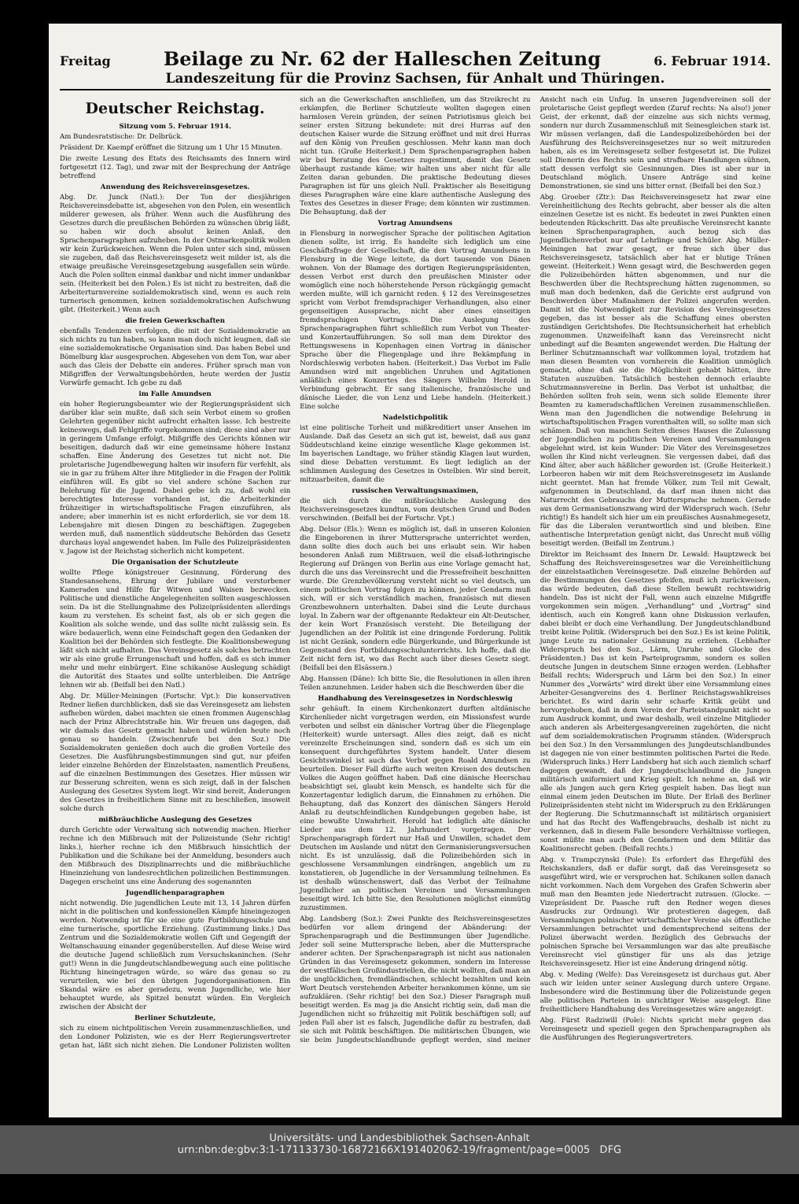Freitag Beilage zu Nr. 62 der Halleschen Zeitung 6. Februar 1914.
Landeszeitung für die Provinz Sachsen, für Anhalt und Thüringen.
Deutscher Reichstag.
Sitzung vom 5. Februar 1914.
Am Bundesratstische: Dr. Delbrück.
Präsident Dr. Kaempf eröffnet die Sitzung um 1 Uhr 15 Minuten.
Die zweite Lesung des Etats des Reichsamts des Innern wird fortgesetzt (12. Tag), und zwar mit der Besprechung der Anträge betreffend
Anwendung des Reichsvereinsgesetzes.
Abg. Dr. Junck (Natl.): Der Ton der diesjährigen Reichsvereinsdebatte ist, abgesehen von den Polen, ein wesentlich milderer gewesen, als früher. Wenn auch die Ausführung des Gesetzes durch die preußischen Behörden zu wünschen übrig läßt, so haben wir doch absolut keinen Anlaß, den Sprachenparagraphen aufzuheben. In der Ostmarkenpolitik wollen wir kein Zurückweichen. Wenn die Polen unter sich sind, müssen sie zugeben, daß das Reichsvereinsgesetz weit milder ist, als die etwaige preußische Vereinsgesetzgebung ausgefallen sein würde. Auch die Polen sollten einmal dankbar und nicht immer undankbar sein. (Heiterkeit bei den Polen.) Es ist nicht zu bestreiten, daß die Arbeiterturnvereine sozialdemokratisch sind, wenn es auch rein turnerisch genommen, keinen sozialdemokratischen Aufschwung gibt. (Heiterkeit.) Wenn auch
die freien Gewerkschaften
ebenfalls Tendenzen verfolgen, die mit der Sozialdemokratie an sich nichts zu tun haben, so kann man doch nicht leugnen, daß sie eine sozialdemokratische Organisation sind. Das haben Bebel und Bömelburg klar ausgesprochen. Abgesehen von dem Ton, war aber auch das Gleis der Debatte ein anderes. Früher sprach man von Mißgriffen der Verwaltungsbehörden, heute werden der Justiz Vorwürfe gemacht. Ich gebe zu daß
im Falle Amundsen
ein hoher Regierungsbeamter wie der Regierungspräsident sich darüber klar sein mußte, daß sich sein Verbot einem so großen Gelehrten gegenüber nicht aufrecht erhalten lasse. Ich bestreite keineswegs, daß Fehlgriffe vorgekommen sind; diese sind aber nur in geringem Umfange erfolgt. Mißgriffe des Gerichts können wir beseitigen, dadurch daß wir eine gemeinsame höhere Instanz schaffen. Eine Änderung des Gesetzes tut nicht not. Die proletarische Jugendbewegung halten wir insofern für verfehlt, als sie in gar zu frühem Alter ihre Mitglieder in die Fragen der Politik einführen will. Es gibt so viel andere schöne Sachen zur Belehrung für die Jugend. Dabei gebe ich zu, daß wohl ein berechtigtes Interesse vorhanden ist, die Arbeiterkinder frühzeitiger in wirtschaftspolitische Fragen einzuführen, als andere; aber immerhin ist es nicht erforderlich, sie vor dem 18. Lebensjahre mit diesen Dingen zu beschäftigen. Zugegeben werden muß, daß namentlich süddeutsche Behörden das Gesetz durchaus loyal angewendet haben. Im Falle des Polizeipräsidenten v. Jagow ist der Reichstag sicherlich nicht kompetent.
Die Organisation der Schutzleute
wollte Pflege königstreuer Gesinnung, Förderung des Standesansehens, Ehrung der Jubilare und verstorbener Kameraden und Hilfe für Witwen und Waisen bezwecken. Politische und dienstliche Angelegenheiten sollten ausgeschlossen sein. Da ist die Stellungnahme des Polizeipräsidenten allerdings kaum zu verstehen. Es scheint fast, als ob er sich gegen die Koalition als solche wende, und das sollte nicht zulässig sein. Es wäre bedauerlich, wenn eine Feindschaft gegen den Gedanken der Koalition bei der Behörden sich festlegte. Die Koalitionsbewegung läßt sich nicht aufhalten. Das Vereinsgesetz als solches betrachten wir als eine große Errungenschaft und hoffen, daß es sich immer mehr und mehr einbürgert. Eine schikanöse Auslegung schädigt die Autorität des Staates und sollte unterbleiben. Die Anträge lehnen wir ab. (Beifall bei den Natl.)
Abg. Dr. Müller-Meiningen (Fortschr. Vpt.): Die konservativen Redner ließen durchblicken, daß sie das Vereinsgesetz am liebsten aufheben würden, dabei machten sie einen frommen Augenschlag nach der Prinz Albrechtstraße hin. Wir freuen uns dagegen, daß wir damals das Gesetz gemacht haben und würden heute noch genau so handeln. (Zwischenrufe bei den Soz.) Die Sozialdemokraten genießen doch auch die großen Vorteile des Gesetzes. Die Ausführungsbestimmungen sind gut, nur pfeifen leider einzelne Behörden der Einzelstaaten, namentlich Preußens, auf die einzelnen Bestimmungen des Gesetzes. Hier müssen wir zur Besserung schreiten, wenn es sich zeigt, daß in der falschen Auslegung des Gesetzes System liegt. Wir sind bereit, Änderungen des Gesetzes in freiheitlichem Sinne mit zu beschließen, insoweit solche durch
mißbräuchliche Auslegung des Gesetzes
durch Gerichte oder Verwaltung sich notwendig machen. Hierher rechne ich den Mißbrauch mit der Polizeistunde (Sehr richtig! links.), hierher rechne ich den Mißbrauch hinsichtlich der Publikation und die Schikane bei der Anmeldung, besonders auch den Mißbrauch des Disziplinarrechts und die mißbräuchliche Hineinziehung von landesrechtlichen polizeilichen Bestimmungen. Dagegen erscheint uns eine Änderung des sogenannten
Jugendlichenparagraphen
nicht notwendig. Die jugendlichen Leute mit 13, 14 Jahren dürfen nicht in die politischen und konfessionellen Kämpfe hineingezogen werden. Notwendig ist für sie eine gute Fortbildungsschule und eine turnerische, sportliche Erziehung. (Zustimmung links.) Das Zentrum und die Sozialdemokratie wollen Gift und Gegengift der Weltanschauung einander gegenüberstellen. Auf diese Weise wird die deutsche Jugend schließlich zum Versuchskaninchen. (Sehr gut!) Wenn in die Jungdeutschlandbewegung auch eine politische Richtung hineingetragen würde, so wäre das genau so zu verurteilen, wie bei den übrigen Jugendorganisationen. Ein Skandal wäre es aber geradezu, wenn Jugendliche, wie hier behauptet wurde, als Spitzel benutzt würden. Ein Vergleich zwischen der Absicht der
Berliner Schutzleute,
sich zu einem nichtpolitischen Verein zusammenzuschließen, und den Londoner Polizisten, wie es der Herr Regierungsvertreter getan hat, läßt sich nicht ziehen. Die Londoner Polizisten wollten sich an die Gewerkschaften anschließen, um das Streikrecht zu erkämpfen, die Berliner Schutzleute wollten dagegen einen harmlosen Verein gründen, der seinen Patriotismus gleich bei seiner ersten Sitzung bekundete: mit drei Hurras auf den deutschen Kaiser wurde die Sitzung eröffnet und mit drei Hurras auf den König von Preußen geschlossen. Mehr kann man doch nicht tun. (Große Heiterkeit.) Dem Sprachenparagraphen haben wir bei Beratung des Gesetzes zugestimmt, damit das Gesetz überhaupt zustande käme; wir halten uns aber nicht für alle Zeiten daran gebunden. Die praktische Bedeutung dieses Paragraphen ist für uns gleich Null. Praktischer als Beseitigung dieses Paragraphen wäre eine klare authentische Auslegung des Textes des Gesetzes in dieser Frage; dem könnten wir zustimmen. Die Behauptung, daß der
Vortrag Amundsens
in Flensburg in norwegischer Sprache der politischen Agitation dienen sollte, ist irrig. Es handelte sich lediglich um eine Geschäftsfrage der Gesellschaft, die den Vortrag Amundsens in Flensburg in die Wege leitete, da dort tausende von Dänen wohnen. Von der Blamage des dortigen Regierungspräsidenten, dessen Verbot erst durch den preußischen Minister oder womöglich eine noch höherstehende Person rückgängig gemacht werden mußte, will ich garnicht reden. § 12 des Vereinsgesetzes spricht vom Verbot fremdsprachiger Verhandlungen, also einer gegenseitigen Aussprache, nicht aber eines einseitigen fremdsprachigen Vortrags. Die Auslegung des Sprachenparagraphen führt schließlich zum Verbot von Theater- und Konzertaufführungen. So soll man dem Direktor des Rettungswesens in Kopenhagen einen Vortrag in dänischer Sprache über die Fliegenplage und ihre Bekämpfung in Nordschleswig verboten haben. (Heiterkeit.) Das Verbot im Falle Amundsen wird mit angeblichen Unruhen und Agitationen anläßlich eines Konzertes des Sängers Wilhelm Herold in Verbindung gebracht. Er sang italienische, französische und dänische Lieder, die von Lenz und Liebe handeln. (Heiterkeit.) Eine solche
Nadelstichpolitik
ist eine politische Torheit und mißkreditiert unser Ansehen im Auslande. Daß das Gesetz an sich gut ist, beweist, daß aus ganz Süddeutschland keine einzige wesentliche Klage gekommen ist. Im bayerischen Landtage, wo früher ständig Klagen laut wurden, sind diese Debatten verstummt. Es liegt lediglich an der schlimmen Auslegung des Gesetzes in Ostelbien. Wir sind bereit, mitzuarbeiten, damit die
russischen Verwaltungsmaximen,
die sich durch die mißbräuchliche Auslegung des Reichsvereinsgesetzes kundtun, vom deutschen Grund und Boden verschwinden. (Beifall bei der Fortschr. Vpt.)
Abg. Delsor (Els.): Wenn es möglich ist, daß in unseren Kolonien die Eingeborenen in ihrer Muttersprache unterrichtet werden, dann sollte dies doch auch bei uns erlaubt sein. Wir haben besonderen Anlaß zum Mißtrauen, weil die elsaß-lothringische Regierung auf Drängen von Berlin aus eine Vorlage gemacht hat, durch die uns das Vereinsrecht und die Pressefreiheit beschnitten wurde. Die Grenzbevölkerung versteht nicht so viel deutsch, um einem politischen Vortrag folgen zu können, jeder Gendarm muß sich, will er sich verständlich machen, französisch mit diesen Grenzbewohnern unterhalten. Dabei sind die Leute durchaus loyal. In Zabern war der oftgenannte Redakteur ein Alt-Deutscher, der kein Wort Französisch versteht. Die Beteiligung der Jugendlichen an der Politik ist eine dringende Forderung. Politik ist nicht Gezänk, sondern edle Bürgerkunde, und Bürgerkunde ist Gegenstand des Fortbildungsschulunterrichts. Ich hoffe, daß die Zeit nicht fern ist, wo das Recht auch über dieses Gesetz siegt. (Beifall bei den Elsässern.)
Abg. Hanssen (Däne): Ich bitte Sie, die Resolutionen in allen ihren Teilen anzunehmen. Leider haben sich die Beschwerden über die
Handhabung des Vereinsgesetzes in Nordschleswig
sehr gehäuft. In einem Kirchenkonzert durften altdänische Kirchenlieder nicht vorgetragen werden, ein Missionsfest wurde verboten und selbst ein dänischer Vortrag über die Fliegenplage (Heiterkeit) wurde untersagt. Alles dies zeigt, daß es nicht vereinzelte Erscheinungen sind, sondern daß es sich um ein konsequent durchgeführtes System handelt. Unter diesem Gesichtswinkel ist auch das Verbot gegen Roald Amundsen zu beurteilen. Dieser Fall dürfte auch weiten Kreisen des deutschen Volkes die Augen geöffnet haben. Daß eine dänische Heerschau beabsichtigt sei, glaubt kein Mensch, es handelte sich für die Konzertagentur lediglich darum, die Einnahmen zu erhöhen. Die Behauptung, daß das Konzert des dänischen Sängers Herold Anlaß zu deutschfeindlichen Kundgebungen gegeben habe, ist eine bewußte Unwahrheit. Herold hat lediglich alte dänische Lieder aus dem 12. Jahrhundert vorgetragen. Der Sprachenparagraph fördert nur Haß und Unwillen, schadet dem Deutschen im Auslande und nützt den Germanisierungsversuchen nicht. Es ist unzulässig, daß die Polizeibehörden sich in geschlossene Versammlungen eindrängen, angeblich um zu konstatieren, ob Jugendliche in der Versammlung teilnehmen. Es ist deshalb wünschenswert, daß das Verbot der Teilnahme Jugendlicher an politischen Vereinen und Versammlungen beseitigt wird. Ich bitte Sie, den Resolutionen möglichst einmütig zuzustimmen.
Abg. Landsberg (Soz.): Zwei Punkte des Reichsvereinsgesetzes bedürfen vor allem dringend der Abänderung: der Sprachenparagraph und die Bestimmungen über Jugendliche. Jeder soll seine Muttersprache lieben, aber die Muttersprache anderer achten. Der Sprachenparagraph ist nicht aus nationalen Gründen in das Vereinsgesetz gekommen, sondern im Interesse der westfälischen Großindustriellen, die nicht wollten, daß man an die unglücklichen, fremdländischen, schlecht bezahlten und kein Wort Deutsch verstehenden Arbeiter herankommen könne, um sie aufzuklären. (Sehr richtig! bei den Soz.) Dieser Paragraph muß beseitigt werden. Es mag ja die Ansicht richtig sein, daß man die Jugendlichen nicht so frühzeitig mit Politik beschäftigen soll; auf jeden Fall aber ist es falsch, Jugendliche dafür zu bestrafen, daß sie sich mit Politik beschäftigen. Die militärischen Übungen, wie sie beim Jungdeutschlandbunde gepflegt werden, sind meiner Ansicht nach ein Unfug. In unseren Jugendvereinen soll der proletarische Geist gepflegt werden (Zuruf rechts: Na also!) jener Geist, der erkennt, daß der einzelne aus sich nichts vermag, sondern nur durch Zusammenschluß mit Seinesgleichen stark ist. Wir müssen verlangen, daß die Landespolizeibehörden bei der Ausführung des Reichsvereinsgesetzes nur so weit mitzureden haben, als es im Vereinsgesetz selber festgesetzt ist. Die Polizei soll Dienerin des Rechts sein und strafbare Handlungen sühnen, statt dessen verfolgt sie Gesinnungen. Dies ist aber nur in Deutschland möglich. Unsere Anträge sind keine Demonstrationen, sie sind uns bitter ernst. (Beifall bei den Soz.)
Abg. Groeber (Ztr.): Das Reichsvereinsgesetz hat zwar eine Vereinheitlichung des Rechts gebracht, aber besser als die alten einzelnen Gesetze ist es nicht. Es bedeutet in zwei Punkten einen bedeutenden Rückschritt. Das alte preußische Vereinsrecht kannte keinen Sprachenparagraphen, auch bezog sich das Jugendlichenverbot nur auf Lehrlinge und Schüler. Abg. Müller-Meiningen hat zwar gesagt, er freue sich über das Reichsvereinsgesetz, tatsächlich aber hat er blutige Tränen geweint. (Heiterkeit.) Wenn gesagt wird, die Beschwerden gegen die Polizeibehörden hätten abgenommen, und nur die Beschwerden über die Rechtsprechung hätten zugenommen, so muß man doch bedenken, daß die Gerichte erst aufgrund von Beschwerden über Maßnahmen der Polizei angerufen werden. Damit ist die Notwendigkeit zur Revision des Vereinsgesetzes gegeben, das ist besser als die Schaffung eines obersten zuständigen Gerichtshofes. Die Rechtsunsicherheit hat erheblich zugenommen. Unzweifelhaft kann das Vereinsrecht nicht unbedingt auf die Beamten angewendet werden. Die Haltung der Berliner Schutzmannschaft war vollkommen loyal, trotzdem hat man diesen Beamten von vornherein die Koalition unmöglich gemacht, ohne daß sie die Möglichkeit gehabt hätten, ihre Statuten auszuüben. Tatsächlich bestehen dennoch erlaubte Schutzmannsvereine in Berlin. Das Verbot ist unhaltbar, die Behörden sollten froh sein, wenn sich solide Elemente ihrer Beamten zu kameradschaftlichen Vereinen zusammenschließen. Wenn man den Jugendlichen die notwendige Belehrung in wirtschaftspolitischen Fragen vorenthalten will, so sollte man sich schämen. Daß von manchen Seiten dieses Hauses die Zulassung der Jugendlichen zu politischen Vereinen und Versammlungen abgelehnt wird, ist kein Wunder: Die Väter des Vereinsgesetzes wollen ihr Kind nicht verleugnen. Sie vergessen dabei, daß das Kind älter, aber auch häßlicher geworden ist. (Große Heiterkeit.) Lorbeeren haben wir mit dem Reichsvereinsgesetz im Auslande nicht geerntet. Man hat fremde Völker, zum Teil mit Gewalt, aufgenommen in Deutschland, da darf man ihnen nicht das Naturrecht des Gebrauchs der Muttersprache nehmen. Gerade aus dem Germanisationszwang wird der Widerspruch wach. (Sehr richtig!) Es handelt sich hier um ein preußisches Ausnahmegesetz, für das die Liberalen verantwortlich sind und bleiben. Eine authentische Interpretation genügt nicht, das Unrecht muß völlig beseitigt werden. (Beifall im Zentrum.)
Direktor im Reichsamt des Innern Dr. Lewald: Hauptzweck bei Schaffung des Reichsvereinsgesetzes war die Vereinheitlichung der einzelstaatlichen Vereinsgesetze. Daß einzelne Behörden auf die Bestimmungen des Gesetzes pfeifen, muß ich zurückweisen, das würde bedeuten, daß diese Stellen bewußt rechtswidrig handeln. Das ist nicht der Fall, wenn auch einzelne Mißgriffe vorgekommen sein mögen. „Verhandlung" und „Vortrag" sind identisch, auch ein Kongreß kann ohne Diskussion verlaufen, dabei bleibt er doch eine Verhandlung. Der Jungdeutschlandbund treibt keine Politik. (Widerspruch bei den Soz.) Es ist keine Politik, junge Leute zu nationaler Gesinnung zu erziehen. (Lebhafter Widerspruch bei den Soz., Lärm, Unruhe und Glocke des Präsidenten.) Das ist kein Parteiprogramm, sondern es sollen deutsche Jungen in deutschem Sinne erzogen werden. (Lebhafter Beifall rechts; Widerspruch und Lärm bei den Soz.) In einer Nummer des „Vorwärts" wird direkt über eine Versammlung eines Arbeiter-Gesangvereins des 4. Berliner Reichstagswahlkreises berichtet. Es wird darin sehr scharfe Kritik geübt und hervorgehoben, daß in dem Verein der Parteistandpunkt nicht so zum Ausdruck kommt, und zwar deshalb, weil einzelne Mitglieder auch anderen als Arbeitergesangvereinen zugehörten, die nicht auf dem sozialdemokratischen Programm ständen. (Widerspruch bei den Soz.) In den Versammlungen des Jungdeutschlandbundes ist dagegen nie von einer bestimmten politischen Partei die Rede. (Widerspruch links.) Herr Landsberg hat sich auch ziemlich scharf dagegen gewandt, daß der Jungdeutschlandbund die Jungen militärisch uniformiert und Krieg spielt. Ich nehme an, daß wir alle als Jungen auch gern Krieg gespielt haben. Das liegt nun einmal einem jeden Deutschen im Blute. Der Erlaß des Berliner Polizeipräsidenten steht nicht im Widerspruch zu den Erklärungen der Regierung. Die Schutzmannschaft ist militärisch organisiert und hat das Recht des Waffengebrauchs, deshalb ist nicht zu verkennen, daß in diesem Falle besondere Verhältnisse vorliegen, sonst müßte man auch den Gendarmen und dem Militär das Koalitionsrecht geben. (Beifall rechts.)
Abg. v. Trampczynski (Pole): Es erfordert das Ehrgefühl des Reichskanzlers, daß er dafür sorgt, daß das Vereinsgesetz so ausgeführt wird, wie er versprochen hat. Schikanen sollen danach nicht vorkommen. Nach dem Vorgehen des Grafen Schwerin aber muß man den Beamten jede Niedertracht zutrauen. (Glocke. — Vizepräsident Dr. Paasche ruft den Redner wegen dieses Ausdrucks zur Ordnung). Wir protestieren dagegen, daß Versammlungen polnischer wirtschaftlicher Vereine als öffentliche Versammlungen betrachtet und dementsprechend seitens der Polizei überwacht werden. Bezüglich des Gebrauchs der polnischen Sprache bei Versammlungen war das alte preußische Vereinsrecht viel günstiger für uns als das jetzige Reichsvereinsgesetz. Hier ist eine Änderung dringend nötig.
Abg. v. Meding (Welfe): Das Vereinsgesetz ist durchaus gut. Aber auch wir leiden unter seiner Auslegung durch untere Organe. Insbesondere wird die Bestimmung über die Polizeistunde gegen alle politischen Parteien in unrichtiger Weise ausgelegt. Eine freiheitlichere Handhabung des Vereinsgesetzes wäre angezeigt.
Abg. Fürst Radziwill (Pole): Nichts spricht mehr gegen das Vereinsgesetz und speziell gegen den Sprachenparagraphen als die Ausführungen des Regierungsvertreters.
Universitäts- und Landesbibliothek Sachsen-Anhalt
urn:nbn:de:gbv:3:1-171133730-16872166X191402062-19/fragment/page=0005 DFG